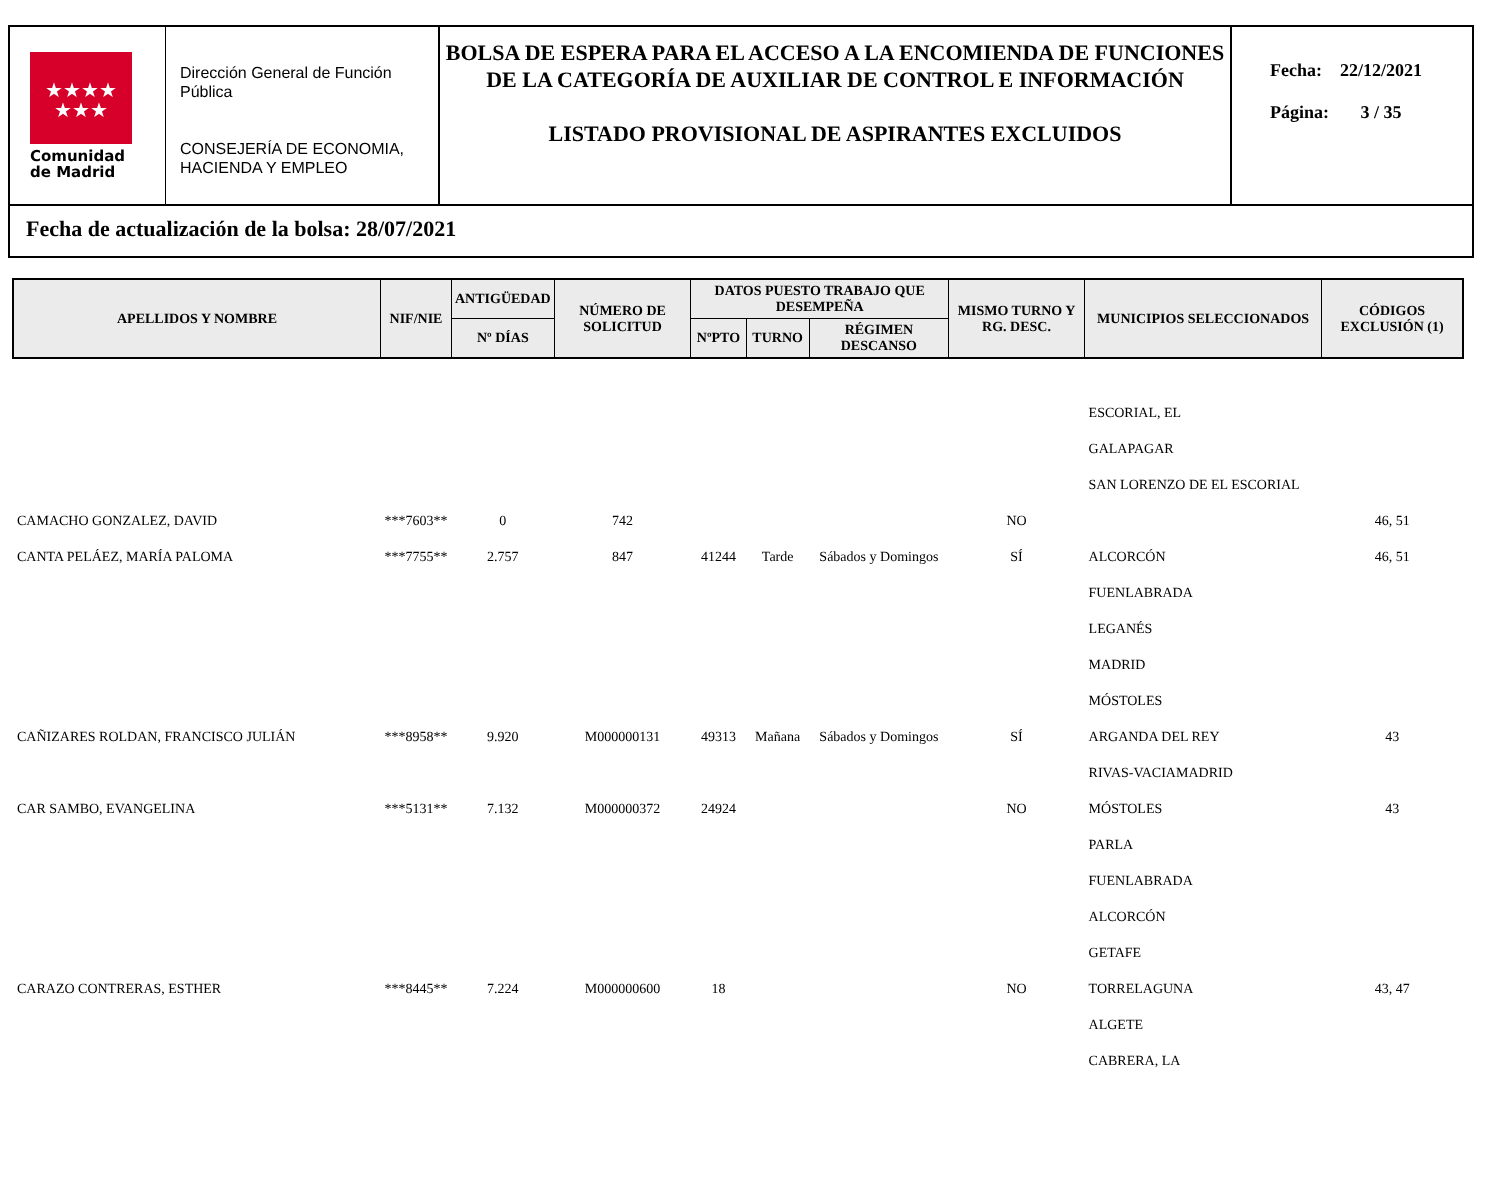★★★★
★★★
Comunidad
de Madrid
Dirección General de Función Pública
CONSEJERÍA DE ECONOMIA, HACIENDA Y EMPLEO
BOLSA DE ESPERA PARA EL ACCESO A LA ENCOMIENDA DE FUNCIONES DE LA CATEGORÍA DE AUXILIAR DE CONTROL E INFORMACIÓN
LISTADO PROVISIONAL DE ASPIRANTES EXCLUIDOS
Fecha: 22/12/2021
Página: 3 / 35
Fecha de actualización de la bolsa: 28/07/2021
| APELLIDOS Y NOMBRE | NIF/NIE | ANTIGÜEDAD | NÚMERO DE SOLICITUD | DATOS PUESTO TRABAJO QUE DESEMPEÑA | | | MISMO TURNO Y RG. DESC. | MUNICIPIOS SELECCIONADOS | CÓDIGOS EXCLUSIÓN (1) |
| --- | --- | --- | --- | --- | --- | --- | --- | --- | --- |
| | | Nº DÍAS | | NºPTO | TURNO | RÉGIMEN DESCANSO | | | |
| | | | | | | | | ESCORIAL, EL | |
| | | | | | | | | GALAPAGAR | |
| | | | | | | | | SAN LORENZO DE EL ESCORIAL | |
| CAMACHO GONZALEZ, DAVID | ***7603** | 0 | 742 | | | | NO | | 46, 51 |
| CANTA PELÁEZ, MARÍA PALOMA | ***7755** | 2.757 | 847 | 41244 | Tarde | Sábados y Domingos | SÍ | ALCORCÓN | 46, 51 |
| | | | | | | | | FUENLABRADA | |
| | | | | | | | | LEGANÉS | |
| | | | | | | | | MADRID | |
| | | | | | | | | MÓSTOLES | |
| CAÑIZARES ROLDAN, FRANCISCO JULIÁN | ***8958** | 9.920 | M000000131 | 49313 | Mañana | Sábados y Domingos | SÍ | ARGANDA DEL REY | 43 |
| | | | | | | | | RIVAS-VACIAMADRID | |
| CAR SAMBO, EVANGELINA | ***5131** | 7.132 | M000000372 | 24924 | | | NO | MÓSTOLES | 43 |
| | | | | | | | | PARLA | |
| | | | | | | | | FUENLABRADA | |
| | | | | | | | | ALCORCÓN | |
| | | | | | | | | GETAFE | |
| CARAZO CONTRERAS, ESTHER | ***8445** | 7.224 | M000000600 | 18 | | | NO | TORRELAGUNA | 43, 47 |
| | | | | | | | | ALGETE | |
| | | | | | | | | CABRERA, LA | |